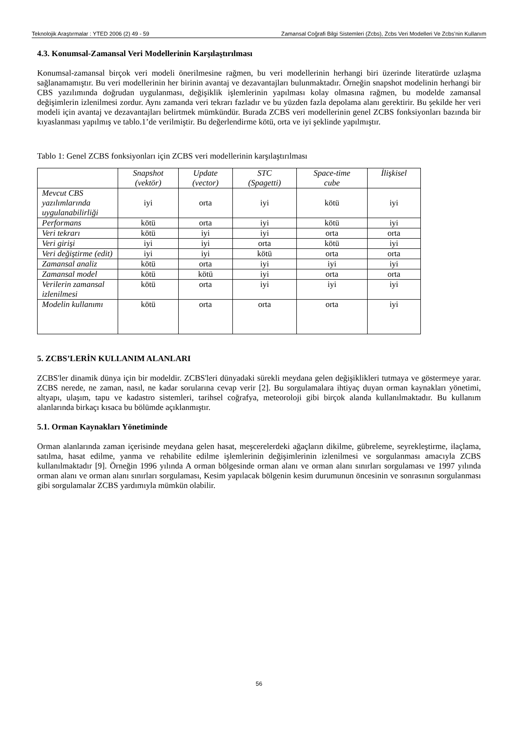Teknolojik Araştırmalar : YTED 2006 (2) 49 - 59 Zamansal Coğrafi Bilgi Sistemleri (Zcbs), Zcbs Veri Modelleri Ve Zcbs’nin Kullanım
4.3. Konumsal-Zamansal Veri Modellerinin Karşılaştırılması
Konumsal-zamansal birçok veri modeli önerilmesine rağmen, bu veri modellerinin herhangi biri üzerinde literatürde uzlaşma sağlanamamıştır. Bu veri modellerinin her birinin avantaj ve dezavantajları bulunmaktadır. Örneğin snapshot modelinin herhangi bir CBS yazılımında doğrudan uygulanması, değişiklik işlemlerinin yapılması kolay olmasına rağmen, bu modelde zamansal değişimlerin izlenilmesi zordur. Aynı zamanda veri tekrarı fazladır ve bu yüzden fazla depolama alanı gerektirir. Bu şekilde her veri modeli için avantaj ve dezavantajları belirtmek mümkündür. Burada ZCBS veri modellerinin genel ZCBS fonksiyonları bazında bir kıyaslanması yapılmış ve tablo.1’de verilmiştir. Bu değerlendirme kötü, orta ve iyi şeklinde yapılmıştır.
Tablo 1: Genel ZCBS fonksiyonları için ZCBS veri modellerinin karşılaştırılması
| | Snapshot (vektör) | Update (vector) | STC (Spagetti) | Space-time cube | İlişkisel |
| --- | --- | --- | --- | --- | --- |
| Mevcut CBS yazılımlarında uygulanabilirliği | iyi | orta | iyi | kötü | iyi |
| Performans | kötü | orta | iyi | kötü | iyi |
| Veri tekrarı | kötü | iyi | iyi | orta | orta |
| Veri girişi | iyi | iyi | orta | kötü | iyi |
| Veri değiştirme (edit) | iyi | iyi | kötü | orta | orta |
| Zamansal analiz | kötü | orta | iyi | iyi | iyi |
| Zamansal model | kötü | kötü | iyi | orta | orta |
| Verilerin zamansal izlenilmesi | kötü | orta | iyi | iyi | iyi |
| Modelin kullanımı | kötü | orta | orta | orta | iyi |
5. ZCBS’LERİN KULLANIM ALANLARI
ZCBS'ler dinamik dünya için bir modeldir. ZCBS'leri dünyadaki sürekli meydana gelen değişiklikleri tutmaya ve göstermeye yarar. ZCBS nerede, ne zaman, nasıl, ne kadar sorularına cevap verir [2]. Bu sorgulamalara ihtiyaç duyan orman kaynakları yönetimi, altyapı, ulaşım, tapu ve kadastro sistemleri, tarihsel coğrafya, meteoroloji gibi birçok alanda kullanılmaktadır. Bu kullanım alanlarında birkaçı kısaca bu bölümde açıklanmıştır.
5.1. Orman Kaynakları Yönetiminde
Orman alanlarında zaman içerisinde meydana gelen hasat, meşcerelerdeki ağaçların dikilme, gübreleme, seyrekleştirme, ilaçlama, satılma, hasat edilme, yanma ve rehabilite edilme işlemlerinin değişimlerinin izlenilmesi ve sorgulanması amacıyla ZCBS kullanılmaktadır [9]. Örneğin 1996 yılında A orman bölgesinde orman alanı ve orman alanı sınırları sorgulaması ve 1997 yılında orman alanı ve orman alanı sınırları sorgulaması, Kesim yapılacak bölgenin kesim durumunun öncesinin ve sonrasının sorgulanması gibi sorgulamalar ZCBS yardımıyla mümkün olabilir.
56